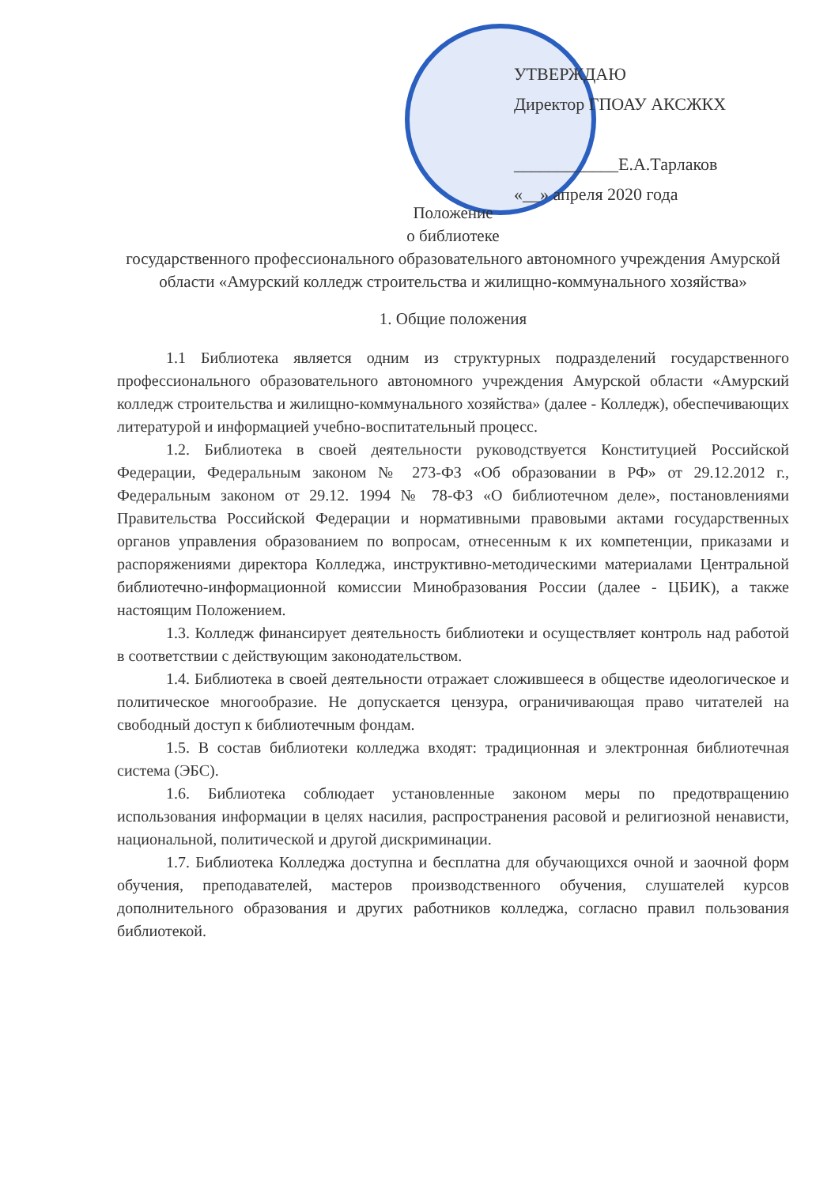УТВЕРЖДАЮ
Директор ГПОАУ АКСЖКХ
____________Е.А.Тарлаков
«__» апреля 2020 года
Положение
о библиотеке
государственного профессионального образовательного автономного учреждения Амурской области «Амурский колледж строительства и жилищно-коммунального хозяйства»
1. Общие положения
1.1 Библиотека является одним из структурных подразделений государственного профессионального образовательного автономного учреждения Амурской области «Амурский колледж строительства и жилищно-коммунального хозяйства» (далее - Колледж), обеспечивающих литературой и информацией учебно-воспитательный процесс.
1.2. Библиотека в своей деятельности руководствуется Конституцией Российской Федерации, Федеральным законом № 273-ФЗ «Об образовании в РФ» от 29.12.2012 г., Федеральным законом от 29.12. 1994 № 78-ФЗ «О библиотечном деле», постановлениями Правительства Российской Федерации и нормативными правовыми актами государственных органов управления образованием по вопросам, отнесенным к их компетенции, приказами и распоряжениями директора Колледжа, инструктивно-методическими материалами Центральной библиотечно-информационной комиссии Минобразования России (далее - ЦБИК), а также настоящим Положением.
1.3. Колледж финансирует деятельность библиотеки и осуществляет контроль над работой в соответствии с действующим законодательством.
1.4. Библиотека в своей деятельности отражает сложившееся в обществе идеологическое и политическое многообразие. Не допускается цензура, ограничивающая право читателей на свободный доступ к библиотечным фондам.
1.5. В состав библиотеки колледжа входят: традиционная и электронная библиотечная система (ЭБС).
1.6. Библиотека соблюдает установленные законом меры по предотвращению использования информации в целях насилия, распространения расовой и религиозной ненависти, национальной, политической и другой дискриминации.
1.7. Библиотека Колледжа доступна и бесплатна для обучающихся очной и заочной форм обучения, преподавателей, мастеров производственного обучения, слушателей курсов дополнительного образования и других работников колледжа, согласно правил пользования библиотекой.